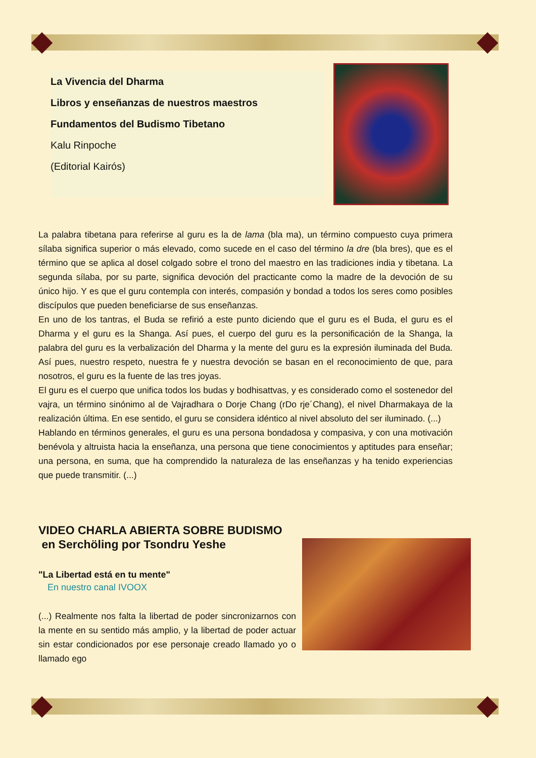La Vivencia del Dharma
Libros y enseñanzas de nuestros maestros
Fundamentos del Budismo Tibetano
Kalu Rinpoche
(Editorial Kairós)
La palabra tibetana para referirse al guru es la de lama (bla ma), un término compuesto cuya primera sílaba significa superior o más elevado, como sucede en el caso del término la dre (bla bres), que es el término que se aplica al dosel colgado sobre el trono del maestro en las tradiciones india y tibetana. La segunda sílaba, por su parte, significa devoción del practicante como la madre de la devoción de su único hijo. Y es que el guru contempla con interés, compasión y bondad a todos los seres como posibles discípulos que pueden beneficiarse de sus enseñanzas.
En uno de los tantras, el Buda se refirió a este punto diciendo que el guru es el Buda, el guru es el Dharma y el guru es la Shanga. Así pues, el cuerpo del guru es la personificación de la Shanga, la palabra del guru es la verbalización del Dharma y la mente del guru es la expresión iluminada del Buda. Así pues, nuestro respeto, nuestra fe y nuestra devoción se basan en el reconocimiento de que, para nosotros, el guru es la fuente de las tres joyas.
El guru es el cuerpo que unifica todos los budas y bodhisattvas, y es considerado como el sostenedor del vajra, un término sinónimo al de Vajradhara o Dorje Chang (rDo rje´Chang), el nivel Dharmakaya de la realización última. En ese sentido, el guru se considera idéntico al nivel absoluto del ser iluminado. (...)
Hablando en términos generales, el guru es una persona bondadosa y compasiva, y con una motivación benévola y altruista hacia la enseñanza, una persona que tiene conocimientos y aptitudes para enseñar; una persona, en suma, que ha comprendido la naturaleza de las enseñanzas y ha tenido experiencias que puede transmitir. (...)
VIDEO CHARLA ABIERTA SOBRE BUDISMO
en Serchöling por Tsondru Yeshe
"La Libertad está en tu mente"
En nuestro canal IVOOX
(...) Realmente nos falta la libertad de poder sincronizarnos con la mente en su sentido más amplio, y la libertad de poder actuar sin estar condicionados por ese personaje creado llamado yo o llamado ego